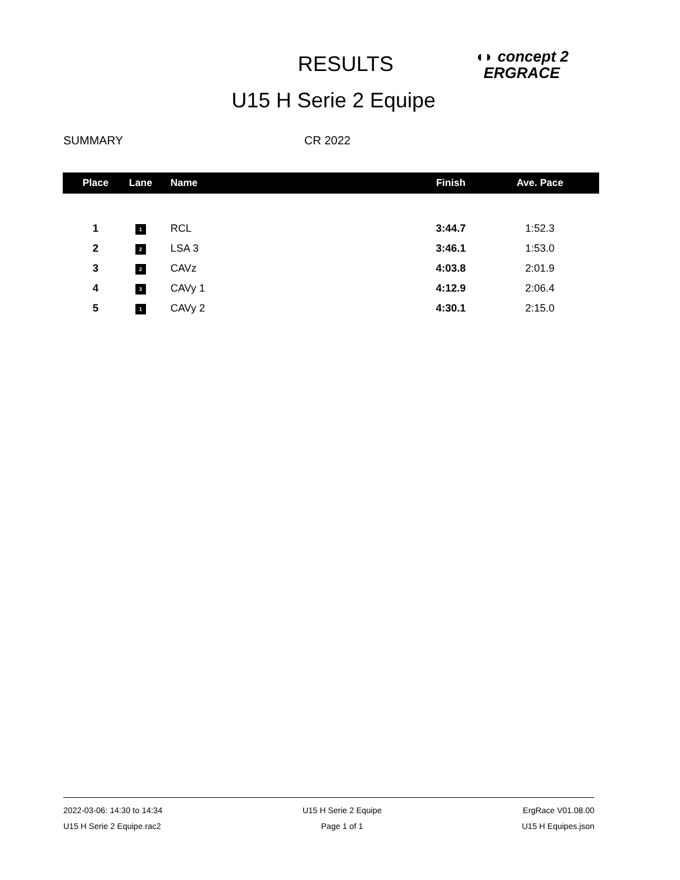RESULTS
◖◗ concept 2
ERGRACE
U15 H Serie 2 Equipe
SUMMARY CR 2022
| Place | Lane | Name | Finish | Ave. Pace |
| --- | --- | --- | --- | --- |
| 1 | 1 | RCL | 3:44.7 | 1:52.3 |
| 2 | 2 | LSA 3 | 3:46.1 | 1:53.0 |
| 3 | 2 | CAVz | 4:03.8 | 2:01.9 |
| 4 | 3 | CAVy 1 | 4:12.9 | 2:06.4 |
| 5 | 1 | CAVy 2 | 4:30.1 | 2:15.0 |
2022-03-06: 14:30 to 14:34
U15 H Serie 2 Equipe.rac2
U15 H Serie 2 Equipe
Page 1 of 1
ErgRace V01.08.00
U15 H Equipes.json